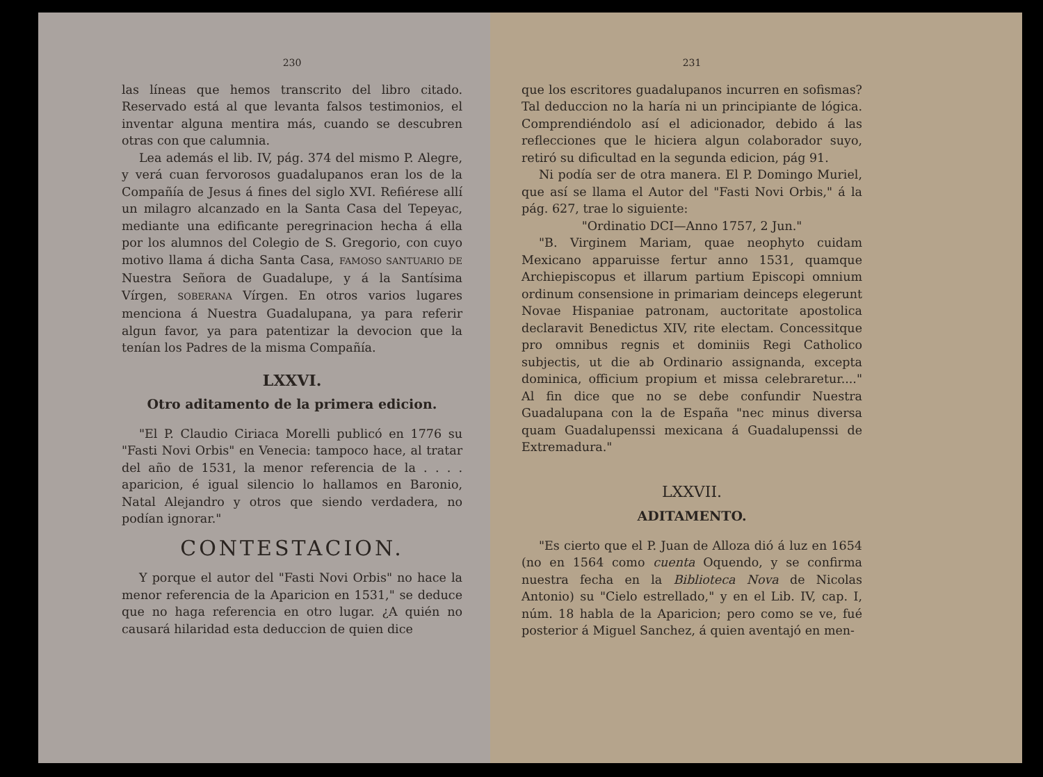230
las líneas que hemos transcrito del libro citado. Reservado está al que levanta falsos testimonios, el inventar alguna mentira más, cuando se descubren otras con que calumnia.
Lea además el lib. IV, pág. 374 del mismo P. Alegre, y verá cuan fervorosos guadalupanos eran los de la Compañía de Jesus á fines del siglo XVI. Refiérese allí un milagro alcanzado en la Santa Casa del Tepeyac, mediante una edificante peregrinacion hecha á ella por los alumnos del Colegio de S. Gregorio, con cuyo motivo llama á dicha Santa Casa, FAMOSO SANTUARIO DE Nuestra Señora de Guadalupe, y á la Santísima Vírgen, SOBERANA Vírgen. En otros varios lugares menciona á Nuestra Guadalupana, ya para referir algun favor, ya para patentizar la devocion que la tenían los Padres de la misma Compañía.
LXXVI.
Otro aditamento de la primera edicion.
"El P. Claudio Ciriaca Morelli publicó en 1776 su "Fasti Novi Orbis" en Venecia: tampoco hace, al tratar del año de 1531, la menor referencia de la . . . . aparicion, é igual silencio lo hallamos en Baronio, Natal Alejandro y otros que siendo verdadera, no podían ignorar."
CONTESTACION.
Y porque el autor del "Fasti Novi Orbis" no hace la menor referencia de la Aparicion en 1531," se deduce que no haga referencia en otro lugar. ¿A quién no causará hilaridad esta deduccion de quien dice
231
que los escritores guadalupanos incurren en sofismas? Tal deduccion no la haría ni un principiante de lógica. Comprendiéndolo así el adicionador, debido á las reflecciones que le hiciera algun colaborador suyo, retiró su dificultad en la segunda edicion, pág 91.
Ni podía ser de otra manera. El P. Domingo Muriel, que así se llama el Autor del "Fasti Novi Orbis," á la pág. 627, trae lo siguiente:
"Ordinatio DCI—Anno 1757, 2 Jun."
"B. Virginem Mariam, quae neophyto cuidam Mexicano apparuisse fertur anno 1531, quamque Archiepiscopus et illarum partium Episcopi omnium ordinum consensione in primariam deinceps elegerunt Novae Hispaniae patronam, auctoritate apostolica declaravit Benedictus XIV, rite electam. Concessitque pro omnibus regnis et dominiis Regi Catholico subjectis, ut die ab Ordinario assignanda, excepta dominica, officium propium et missa celebraretur...." Al fin dice que no se debe confundir Nuestra Guadalupana con la de España "nec minus diversa quam Guadalupenssi mexicana á Guadalupenssi de Extremadura."
LXXVII.
ADITAMENTO.
"Es cierto que el P. Juan de Alloza dió á luz en 1654 (no en 1564 como cuenta Oquendo, y se confirma nuestra fecha en la Biblioteca Nova de Nicolas Antonio) su "Cielo estrellado," y en el Lib. IV, cap. I, núm. 18 habla de la Aparicion; pero como se ve, fué posterior á Miguel Sanchez, á quien aventajó en men-